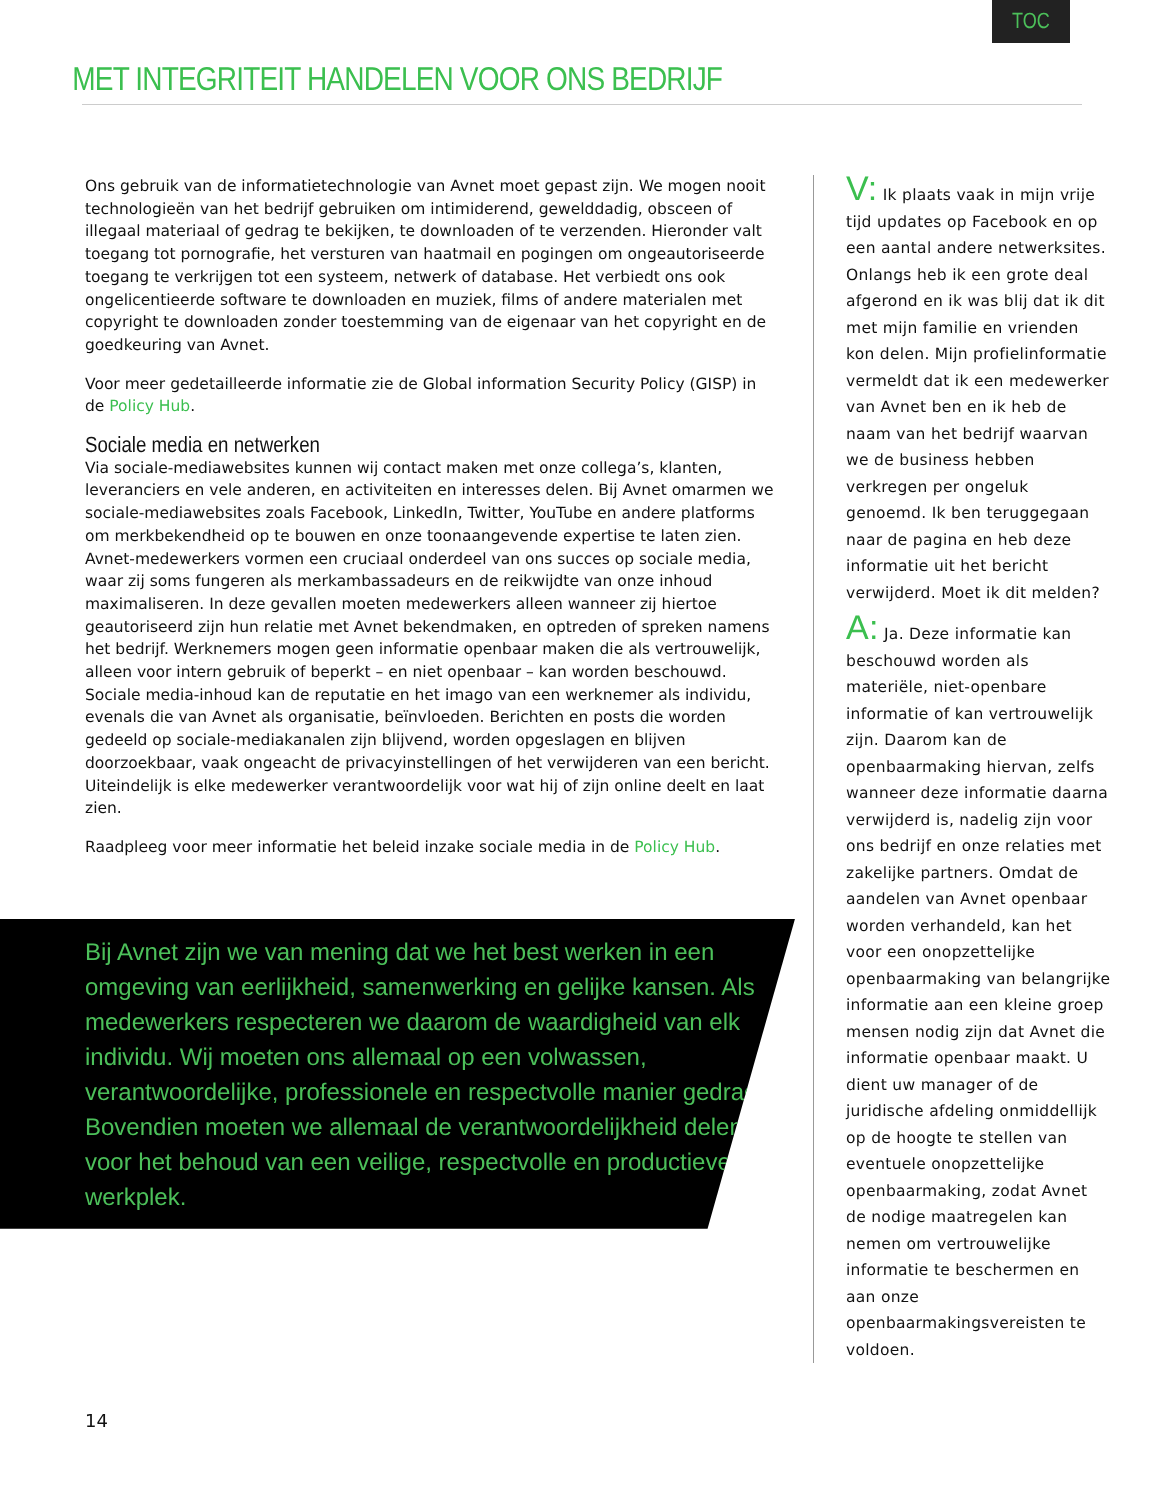TOC
MET INTEGRITEIT HANDELEN VOOR ONS BEDRIJF
Ons gebruik van de informatietechnologie van Avnet moet gepast zijn. We mogen nooit technologieën van het bedrijf gebruiken om intimiderend, gewelddadig, obsceen of illegaal materiaal of gedrag te bekijken, te downloaden of te verzenden. Hieronder valt toegang tot pornografie, het versturen van haatmail en pogingen om ongeautoriseerde toegang te verkrijgen tot een systeem, netwerk of database. Het verbiedt ons ook ongelicentieerde software te downloaden en muziek, films of andere materialen met copyright te downloaden zonder toestemming van de eigenaar van het copyright en de goedkeuring van Avnet.
Voor meer gedetailleerde informatie zie de Global information Security Policy (GISP) in de Policy Hub.
Sociale media en netwerken
Via sociale-mediawebsites kunnen wij contact maken met onze collega’s, klanten, leveranciers en vele anderen, en activiteiten en interesses delen. Bij Avnet omarmen we sociale-mediawebsites zoals Facebook, LinkedIn, Twitter, YouTube en andere platforms om merkbekendheid op te bouwen en onze toonaangevende expertise te laten zien. Avnet-medewerkers vormen een cruciaal onderdeel van ons succes op sociale media, waar zij soms fungeren als merkambassadeurs en de reikwijdte van onze inhoud maximaliseren. In deze gevallen moeten medewerkers alleen wanneer zij hiertoe geautoriseerd zijn hun relatie met Avnet bekendmaken, en optreden of spreken namens het bedrijf. Werknemers mogen geen informatie openbaar maken die als vertrouwelijk, alleen voor intern gebruik of beperkt – en niet openbaar – kan worden beschouwd. Sociale media-inhoud kan de reputatie en het imago van een werknemer als individu, evenals die van Avnet als organisatie, beïnvloeden. Berichten en posts die worden gedeeld op sociale-mediakanalen zijn blijvend, worden opgeslagen en blijven doorzoekbaar, vaak ongeacht de privacyinstellingen of het verwijderen van een bericht. Uiteindelijk is elke medewerker verantwoordelijk voor wat hij of zijn online deelt en laat zien.
Raadpleeg voor meer informatie het beleid inzake sociale media in de Policy Hub.
Bij Avnet zijn we van mening dat we het best werken in een omgeving van eerlijkheid, samenwerking en gelijke kansen. Als medewerkers respecteren we daarom de waardigheid van elk individu. Wij moeten ons allemaal op een volwassen, verantwoordelijke, professionele en respectvolle manier gedragen. Bovendien moeten we allemaal de verantwoordelijkheid delen voor het behoud van een veilige, respectvolle en productieve werkplek.
V: Ik plaats vaak in mijn vrije tijd updates op Facebook en op een aantal andere netwerksites. Onlangs heb ik een grote deal afgerond en ik was blij dat ik dit met mijn familie en vrienden kon delen. Mijn profielinformatie vermeldt dat ik een medewerker van Avnet ben en ik heb de naam van het bedrijf waarvan we de business hebben verkregen per ongeluk genoemd. Ik ben teruggegaan naar de pagina en heb deze informatie uit het bericht verwijderd. Moet ik dit melden?
A: Ja. Deze informatie kan beschouwd worden als materiële, niet-openbare informatie of kan vertrouwelijk zijn. Daarom kan de openbaarmaking hiervan, zelfs wanneer deze informatie daarna verwijderd is, nadelig zijn voor ons bedrijf en onze relaties met zakelijke partners. Omdat de aandelen van Avnet openbaar worden verhandeld, kan het voor een onopzettelijke openbaarmaking van belangrijke informatie aan een kleine groep mensen nodig zijn dat Avnet die informatie openbaar maakt. U dient uw manager of de juridische afdeling onmiddellijk op de hoogte te stellen van eventuele onopzettelijke openbaarmaking, zodat Avnet de nodige maatregelen kan nemen om vertrouwelijke informatie te beschermen en aan onze openbaarmakingsvereisten te voldoen.
14